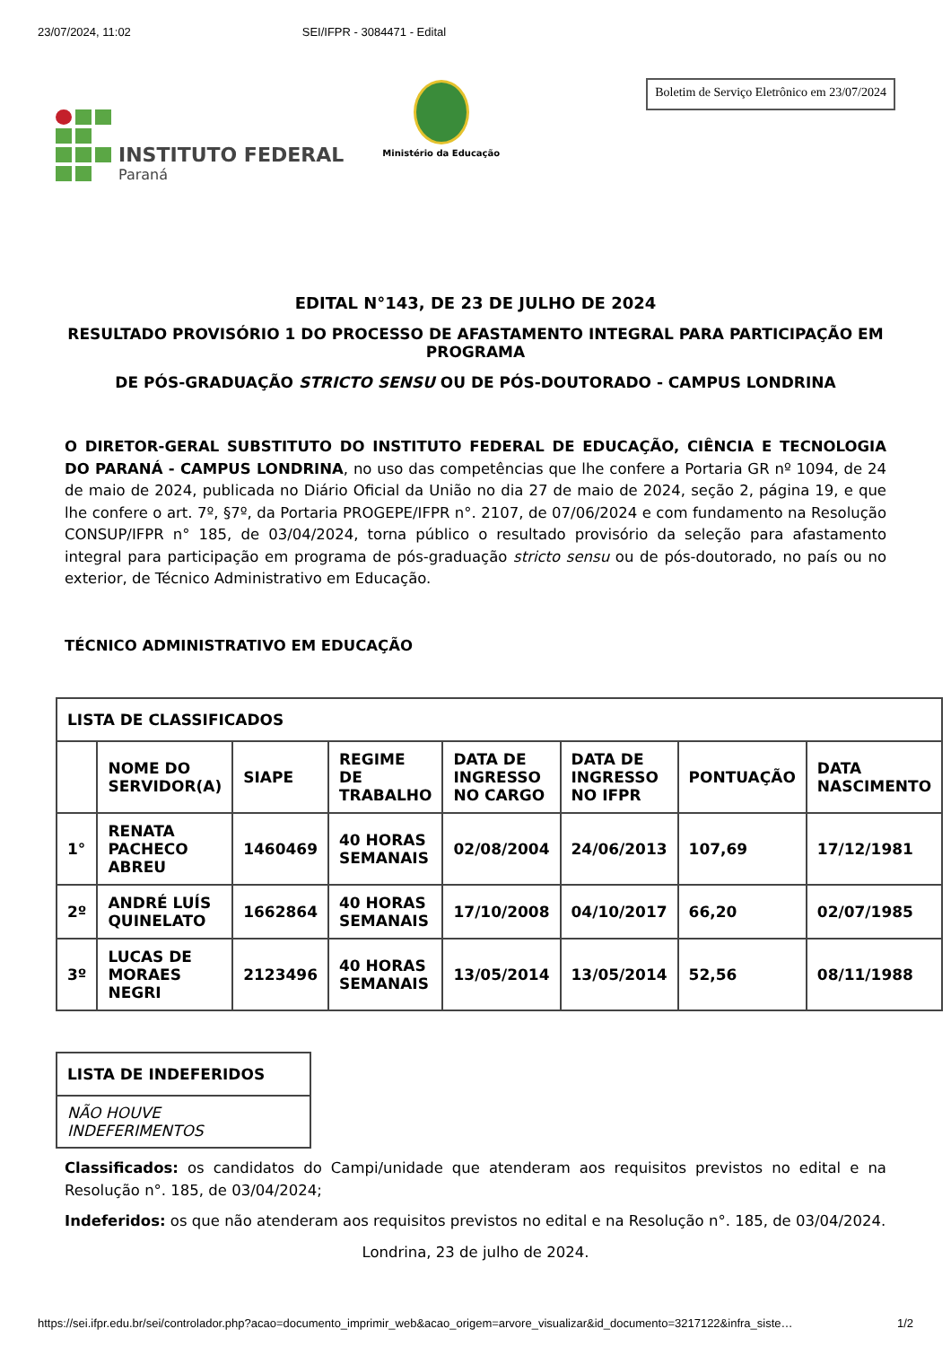23/07/2024, 11:02 SEI/IFPR - 3084471 - Edital
INSTITUTO FEDERAL
Paraná
Ministério da Educação
Boletim de Serviço Eletrônico em 23/07/2024
EDITAL N°143, DE 23 DE JULHO DE 2024
RESULTADO PROVISÓRIO 1 DO PROCESSO DE AFASTAMENTO INTEGRAL PARA PARTICIPAÇÃO EM PROGRAMA
DE PÓS-GRADUAÇÃO STRICTO SENSU OU DE PÓS-DOUTORADO - CAMPUS LONDRINA
O DIRETOR-GERAL SUBSTITUTO DO INSTITUTO FEDERAL DE EDUCAÇÃO, CIÊNCIA E TECNOLOGIA DO PARANÁ - CAMPUS LONDRINA, no uso das competências que lhe confere a Portaria GR nº 1094, de 24 de maio de 2024, publicada no Diário Oficial da União no dia 27 de maio de 2024, seção 2, página 19, e que lhe confere o art. 7º, §7º, da Portaria PROGEPE/IFPR n°. 2107, de 07/06/2024 e com fundamento na Resolução CONSUP/IFPR n° 185, de 03/04/2024, torna público o resultado provisório da seleção para afastamento integral para participação em programa de pós-graduação stricto sensu ou de pós-doutorado, no país ou no exterior, de Técnico Administrativo em Educação.
TÉCNICO ADMINISTRATIVO EM EDUCAÇÃO
| LISTA DE CLASSIFICADOS | | | | | | | |
| --- | --- | --- | --- | --- | --- | --- | --- |
| | NOME DO SERVIDOR(A) | SIAPE | REGIME DE TRABALHO | DATA DE INGRESSO NO CARGO | DATA DE INGRESSO NO IFPR | PONTUAÇÃO | DATA NASCIMENTO |
| 1° | RENATA PACHECO ABREU | 1460469 | 40 HORAS SEMANAIS | 02/08/2004 | 24/06/2013 | 107,69 | 17/12/1981 |
| 2º | ANDRÉ LUÍS QUINELATO | 1662864 | 40 HORAS SEMANAIS | 17/10/2008 | 04/10/2017 | 66,20 | 02/07/1985 |
| 3º | LUCAS DE MORAES NEGRI | 2123496 | 40 HORAS SEMANAIS | 13/05/2014 | 13/05/2014 | 52,56 | 08/11/1988 |
| LISTA DE INDEFERIDOS |
| --- |
| NÃO HOUVE INDEFERIMENTOS |
Classificados: os candidatos do Campi/unidade que atenderam aos requisitos previstos no edital e na Resolução n°. 185, de 03/04/2024;
Indeferidos: os que não atenderam aos requisitos previstos no edital e na Resolução n°. 185, de 03/04/2024.
Londrina, 23 de julho de 2024.
https://sei.ifpr.edu.br/sei/controlador.php?acao=documento_imprimir_web&acao_origem=arvore_visualizar&id_documento=3217122&infra_siste… 1/2